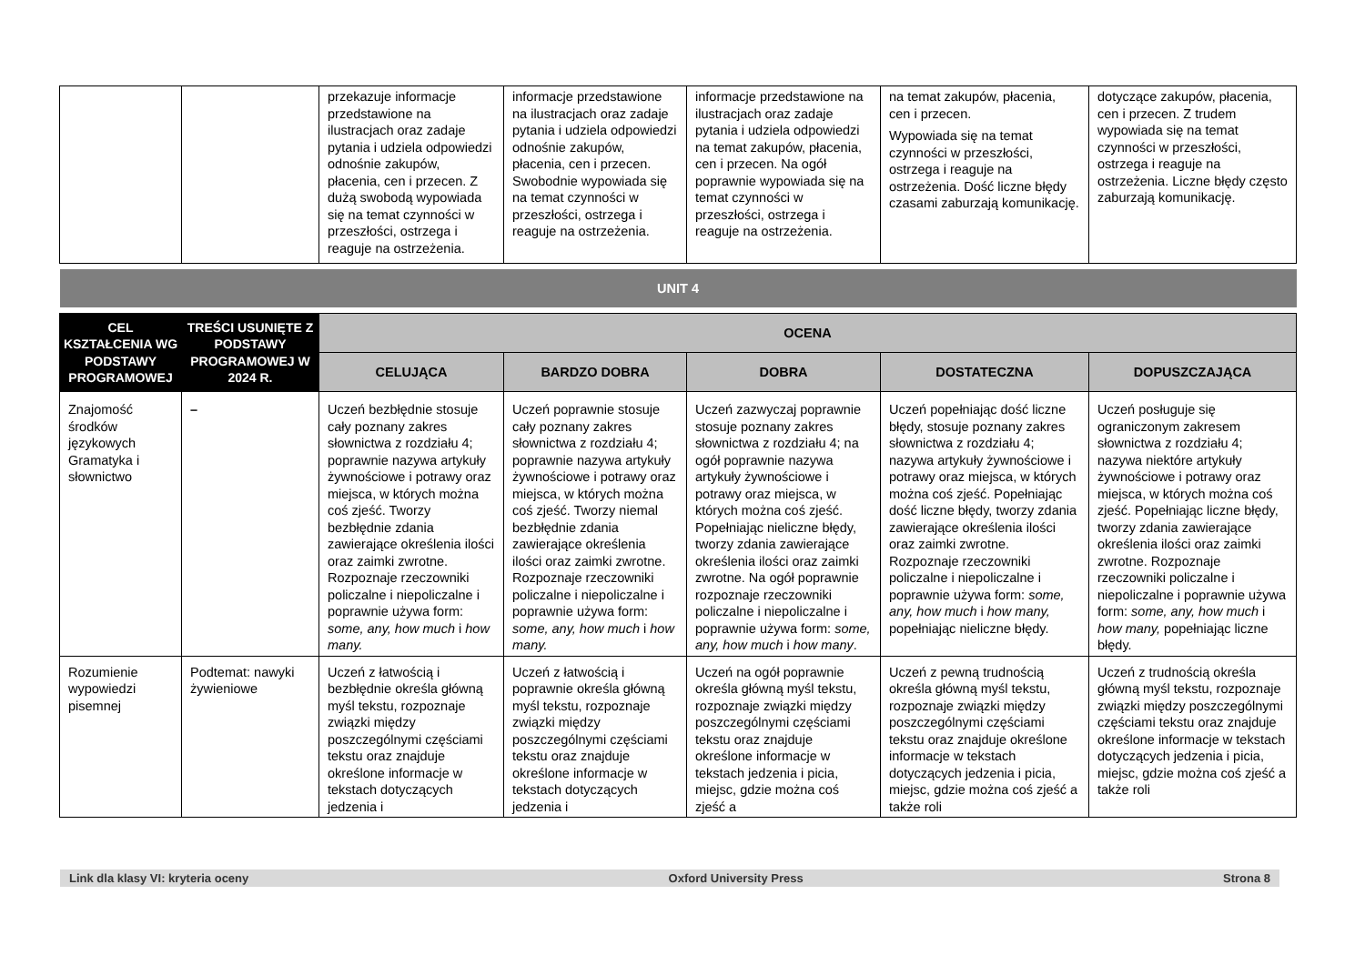| | | przekazuje informacje przedstawione na ilustracjach oraz zadaje pytania i udziela odpowiedzi odnośnie zakupów, płacenia, cen i przecen. Z dużą swobodą wypowiada się na temat czynności w przeszłości, ostrzega i reaguje na ostrzeżenia. | informacje przedstawione na ilustracjach oraz zadaje pytania i udziela odpowiedzi odnośnie zakupów, płacenia, cen i przecen. Swobodnie wypowiada się na temat czynności w przeszłości, ostrzega i reaguje na ostrzeżenia. | informacje przedstawione na ilustracjach oraz zadaje pytania i udziela odpowiedzi na temat zakupów, płacenia, cen i przecen. Na ogół poprawnie wypowiada się na temat czynności w przeszłości, ostrzega i reaguje na ostrzeżenia. | na temat zakupów, płacenia, cen i przecen. Wypowiada się na temat czynności w przeszłości, ostrzega i reaguje na ostrzeżenia. Dość liczne błędy czasami zaburzają komunikację. | dotyczące zakupów, płacenia, cen i przecen. Z trudem wypowiada się na temat czynności w przeszłości, ostrzega i reaguje na ostrzeżenia. Liczne błędy często zaburzają komunikację. |
| UNIT 4 | | | | | | |
| CEL KSZTAŁCENIA WG PODSTAWY PROGRAMOWEJ | TREŚCI USUNIĘTE Z PODSTAWY PROGRAMOWEJ W 2024 R. | OCENA | | | | |
| | | CELUJĄCA | BARDZO DOBRA | DOBRA | DOSTATECZNA | DOPUSZCZAJĄCA |
| Znajomość środków językowych Gramatyka i słownictwo | – | Uczeń bezbłędnie stosuje cały poznany zakres słownictwa z rozdziału 4; poprawnie nazywa artykuły żywnościowe i potrawy oraz miejsca, w których można coś zjeść. Tworzy bezbłędnie zdania zawierające określenia ilości oraz zaimki zwrotne. Rozpoznaje rzeczowniki policzalne i niepoliczalne i poprawnie używa form: some, any, how much i how many. | Uczeń poprawnie stosuje cały poznany zakres słownictwa z rozdziału 4; poprawnie nazywa artykuły żywnościowe i potrawy oraz miejsca, w których można coś zjeść. Tworzy niemal bezbłędnie zdania zawierające określenia ilości oraz zaimki zwrotne. Rozpoznaje rzeczowniki policzalne i niepoliczalne i poprawnie używa form: some, any, how much i how many. | Uczeń zazwyczaj poprawnie stosuje poznany zakres słownictwa z rozdziału 4; na ogół poprawnie nazywa artykuły żywnościowe i potrawy oraz miejsca, w których można coś zjeść. Popełniając nieliczne błędy, tworzy zdania zawierające określenia ilości oraz zaimki zwrotne. Na ogół poprawnie rozpoznaje rzeczowniki policzalne i niepoliczalne i poprawnie używa form: some, any, how much i how many . | Uczeń popełniając dość liczne błędy, stosuje poznany zakres słownictwa z rozdziału 4; nazywa artykuły żywnościowe i potrawy oraz miejsca, w których można coś zjeść. Popełniając dość liczne błędy, tworzy zdania zawierające określenia ilości oraz zaimki zwrotne. Rozpoznaje rzeczowniki policzalne i niepoliczalne i poprawnie używa form: some, any, how much i how many, popełniając nieliczne błędy. | Uczeń posługuje się ograniczonym zakresem słownictwa z rozdziału 4; nazywa niektóre artykuły żywnościowe i potrawy oraz miejsca, w których można coś zjeść. Popełniając liczne błędy, tworzy zdania zawierające określenia ilości oraz zaimki zwrotne. Rozpoznaje rzeczowniki policzalne i niepoliczalne i poprawnie używa form: some, any, how much i how many, popełniając liczne błędy. |
| Rozumienie wypowiedzi pisemnej | Podtemat: nawyki żywieniowe | Uczeń z łatwością i bezbłędnie określa główną myśl tekstu, rozpoznaje związki między poszczególnymi częściami tekstu oraz znajduje określone informacje w tekstach dotyczących jedzenia i | Uczeń z łatwością i poprawnie określa główną myśl tekstu, rozpoznaje związki między poszczególnymi częściami tekstu oraz znajduje określone informacje w tekstach dotyczących jedzenia i | Uczeń na ogół poprawnie określa główną myśl tekstu, rozpoznaje związki między poszczególnymi częściami tekstu oraz znajduje określone informacje w tekstach jedzenia i picia, miejsc, gdzie można coś zjeść a | Uczeń z pewną trudnością określa główną myśl tekstu, rozpoznaje związki między poszczególnymi częściami tekstu oraz znajduje określone informacje w tekstach dotyczących jedzenia i picia, miejsc, gdzie można coś zjeść a także roli | Uczeń z trudnością określa główną myśl tekstu, rozpoznaje związki między poszczególnymi częściami tekstu oraz znajduje określone informacje w tekstach dotyczących jedzenia i picia, miejsc, gdzie można coś zjeść a także roli |
Link dla klasy VI: kryteria oceny Oxford University Press Strona 8